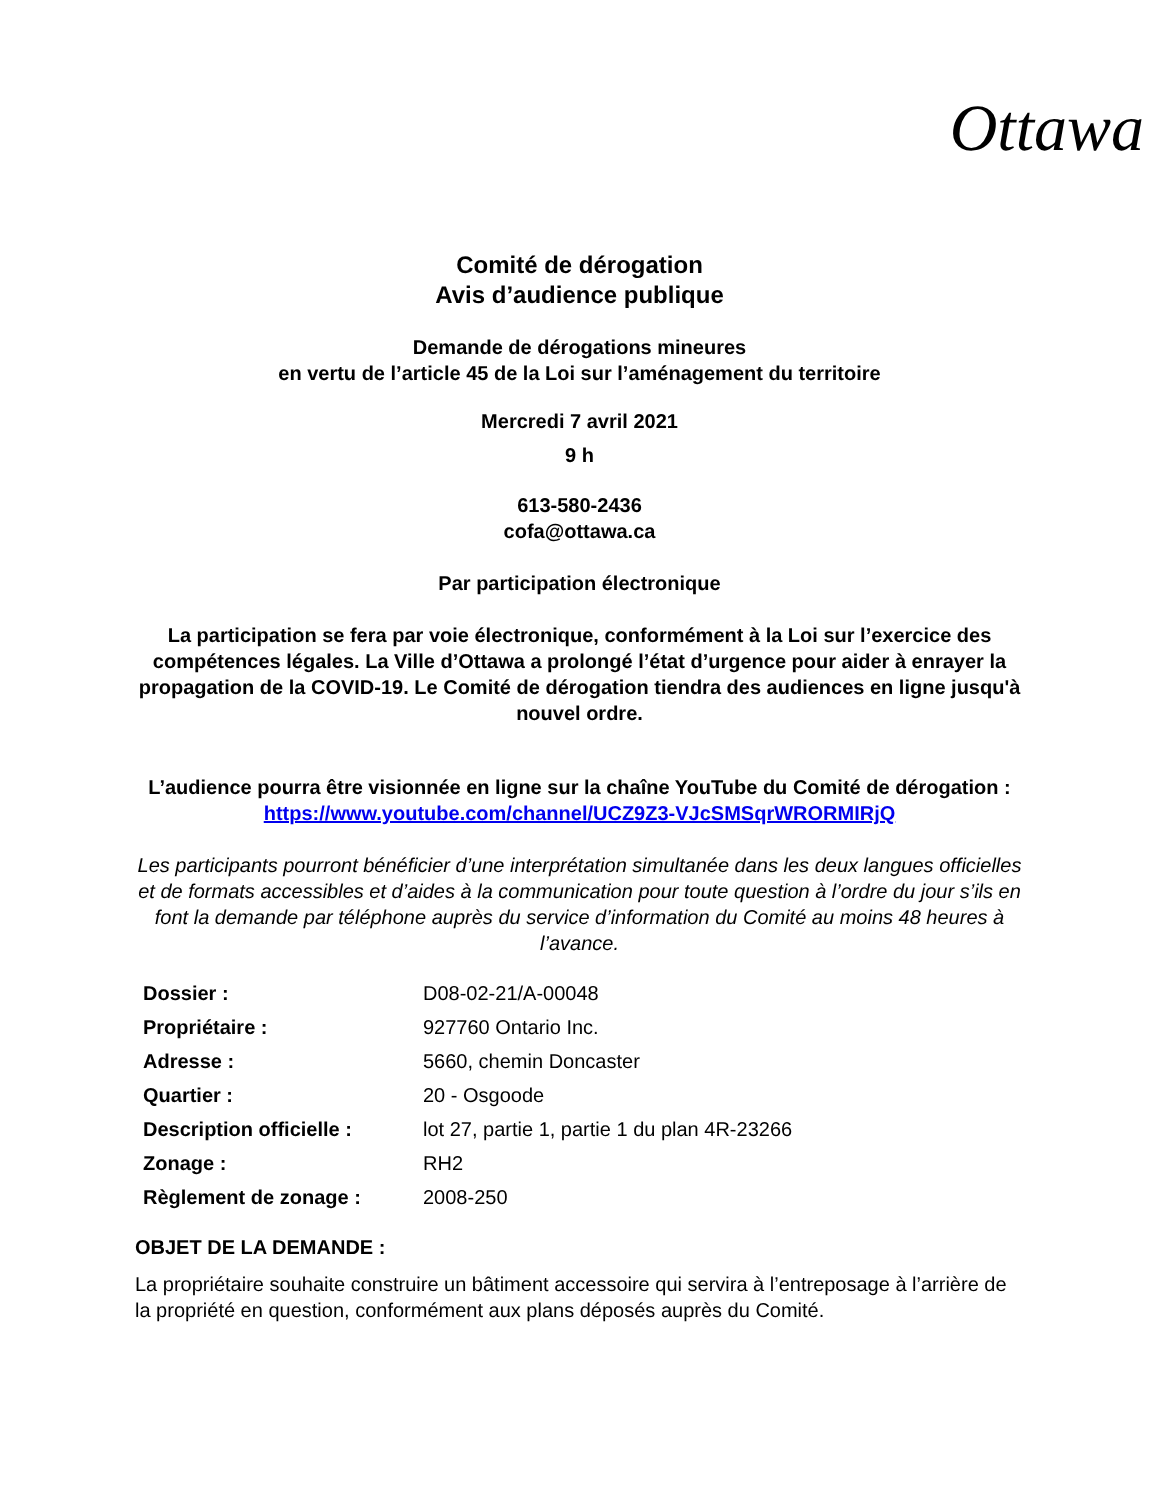Ottawa
Comité de dérogation
Avis d’audience publique
Demande de dérogations mineures
en vertu de l’article 45 de la Loi sur l’aménagement du territoire
Mercredi 7 avril 2021
9 h
613-580-2436
cofa@ottawa.ca
Par participation électronique
La participation se fera par voie électronique, conformément à la Loi sur l’exercice des compétences légales. La Ville d’Ottawa a prolongé l’état d’urgence pour aider à enrayer la propagation de la COVID-19. Le Comité de dérogation tiendra des audiences en ligne jusqu'à nouvel ordre.
L’audience pourra être visionnée en ligne sur la chaîne YouTube du Comité de dérogation : https://www.youtube.com/channel/UCZ9Z3-VJcSMSqrWRORMIRjQ
Les participants pourront bénéficier d’une interprétation simultanée dans les deux langues officielles et de formats accessibles et d’aides à la communication pour toute question à l’ordre du jour s’ils en font la demande par téléphone auprès du service d’information du Comité au moins 48 heures à l’avance.
| Dossier : | D08-02-21/A-00048 |
| Propriétaire : | 927760 Ontario Inc. |
| Adresse : | 5660, chemin Doncaster |
| Quartier : | 20 - Osgoode |
| Description officielle : | lot 27, partie 1, partie 1 du plan 4R-23266 |
| Zonage : | RH2 |
| Règlement de zonage : | 2008-250 |
OBJET DE LA DEMANDE :
La propriétaire souhaite construire un bâtiment accessoire qui servira à l’entreposage à l’arrière de la propriété en question, conformément aux plans déposés auprès du Comité.